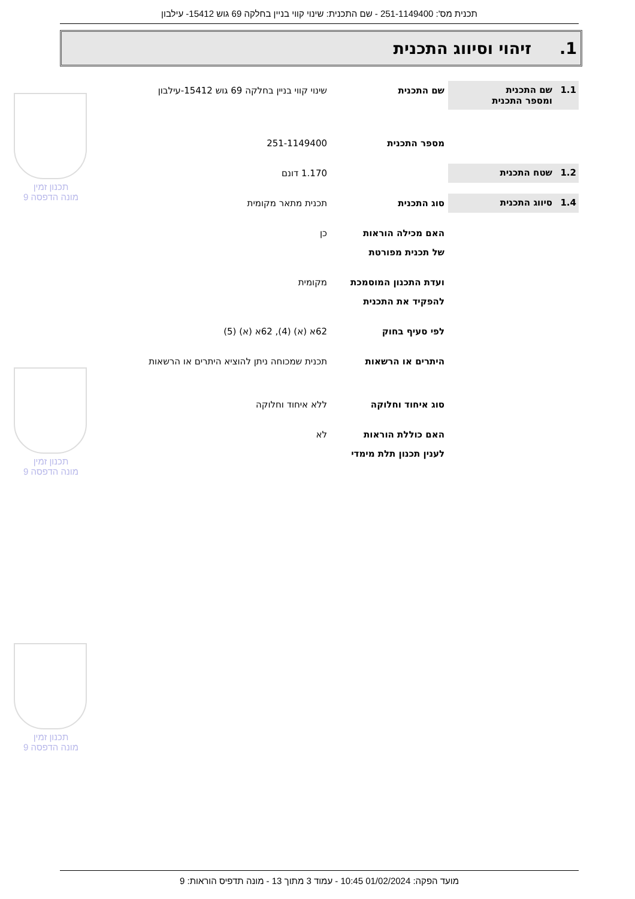תכנית מס': 251-1149400 - שם התכנית: שינוי קווי בניין בחלקה 69 גוש 15412- עילבון
1. זיהוי וסיווג התכנית
1.1 שם התכנית
ומספר התכנית
שם התכנית שינוי קווי בניין בחלקה 69 גוש 15412-עילבון
מספר התכנית 251-1149400
1.2 שטח התכנית
1.170 דונם
1.4 סיווג התכנית
סוג התכנית תכנית מתאר מקומית
האם מכילה הוראות
של תכנית מפורטת
כן
ועדת התכנון המוסמכת
להפקיד את התכנית
מקומית
לפי סעיף בחוק 62א (א) (4), 62א (א) (5)
היתרים או הרשאות תכנית שמכוחה ניתן להוציא היתרים או הרשאות
סוג איחוד וחלוקה ללא איחוד וחלוקה
האם כוללת הוראות
לענין תכנון תלת מימדי
לא
תכנון זמין
מונה הדפסה 9
תכנון זמין
מונה הדפסה 9
תכנון זמין
מונה הדפסה 9
מועד הפקה: 01/02/2024 10:45 - עמוד 3 מתוך 13 - מונה תדפיס הוראות: 9